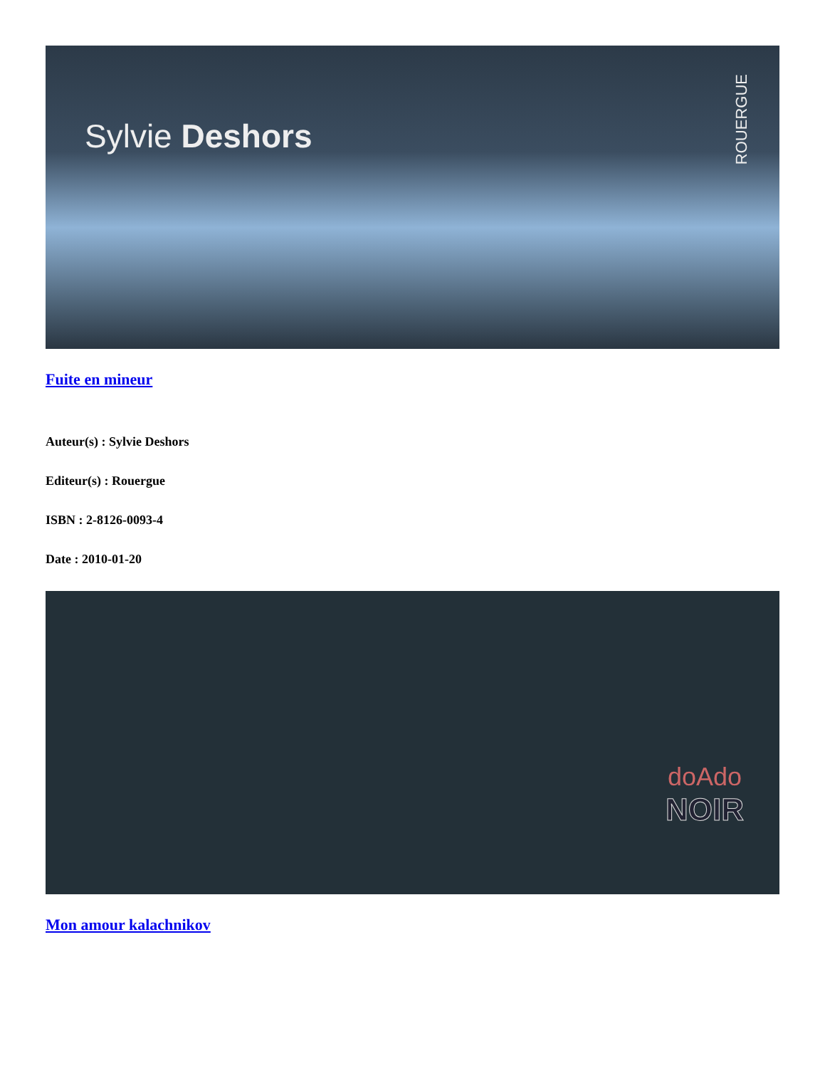Sylvie Deshors
ROUERGUE
Fuite en mineur
Auteur(s) : Sylvie Deshors
Editeur(s) : Rouergue
ISBN : 2-8126-0093-4
Date : 2010-01-20
doAdo
NOIR
Mon amour kalachnikov